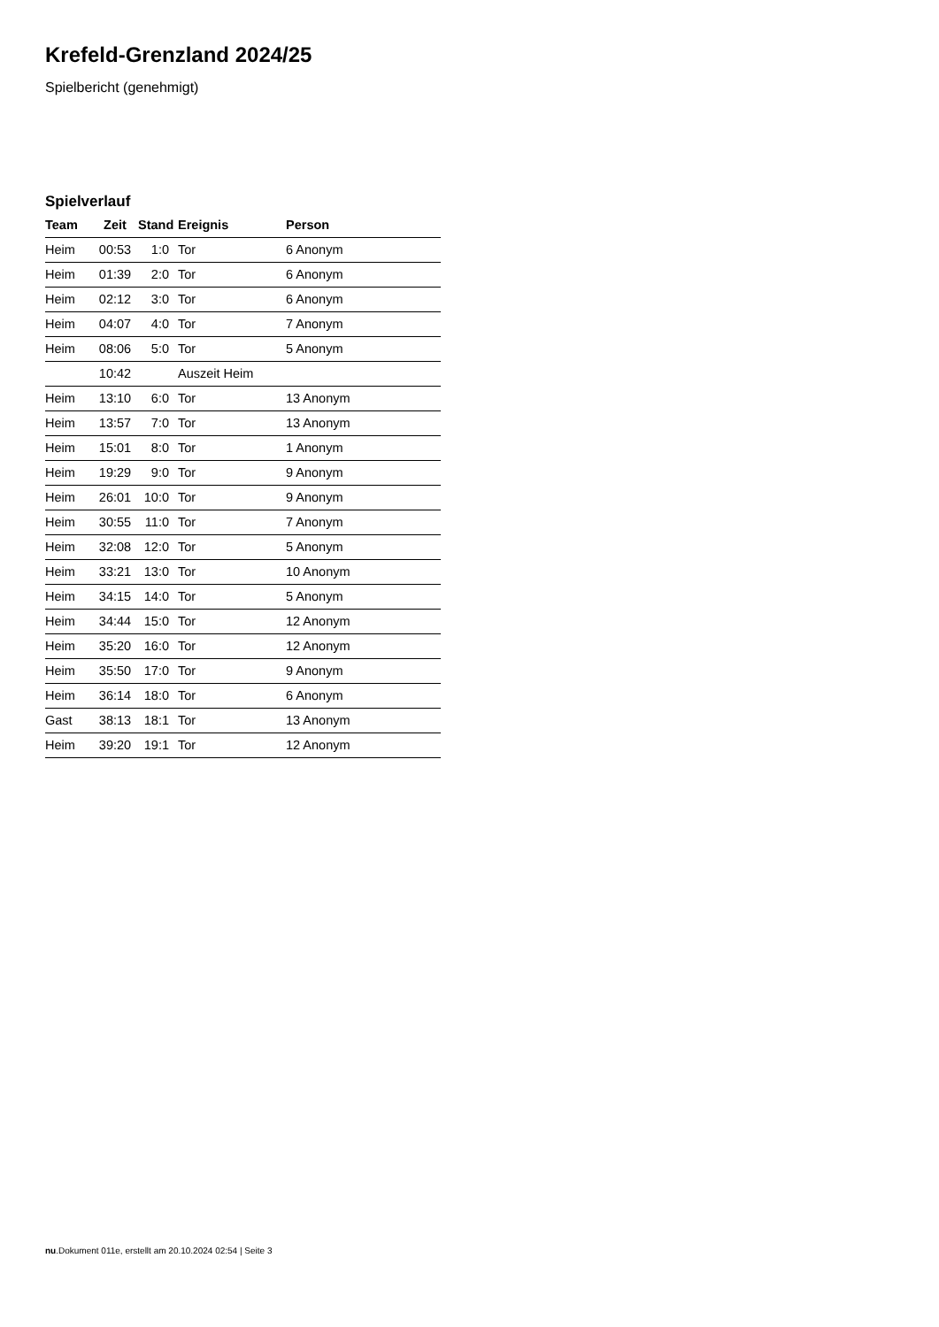Krefeld-Grenzland 2024/25
Spielbericht (genehmigt)
Spielverlauf
| Team | Zeit | Stand | Ereignis | Person |
| --- | --- | --- | --- | --- |
| Heim | 00:53 | 1:0 | Tor | 6 Anonym |
| Heim | 01:39 | 2:0 | Tor | 6 Anonym |
| Heim | 02:12 | 3:0 | Tor | 6 Anonym |
| Heim | 04:07 | 4:0 | Tor | 7 Anonym |
| Heim | 08:06 | 5:0 | Tor | 5 Anonym |
| | 10:42 | | Auszeit Heim | |
| Heim | 13:10 | 6:0 | Tor | 13 Anonym |
| Heim | 13:57 | 7:0 | Tor | 13 Anonym |
| Heim | 15:01 | 8:0 | Tor | 1 Anonym |
| Heim | 19:29 | 9:0 | Tor | 9 Anonym |
| Heim | 26:01 | 10:0 | Tor | 9 Anonym |
| Heim | 30:55 | 11:0 | Tor | 7 Anonym |
| Heim | 32:08 | 12:0 | Tor | 5 Anonym |
| Heim | 33:21 | 13:0 | Tor | 10 Anonym |
| Heim | 34:15 | 14:0 | Tor | 5 Anonym |
| Heim | 34:44 | 15:0 | Tor | 12 Anonym |
| Heim | 35:20 | 16:0 | Tor | 12 Anonym |
| Heim | 35:50 | 17:0 | Tor | 9 Anonym |
| Heim | 36:14 | 18:0 | Tor | 6 Anonym |
| Gast | 38:13 | 18:1 | Tor | 13 Anonym |
| Heim | 39:20 | 19:1 | Tor | 12 Anonym |
nu.Dokument 011e, erstellt am 20.10.2024 02:54 | Seite 3